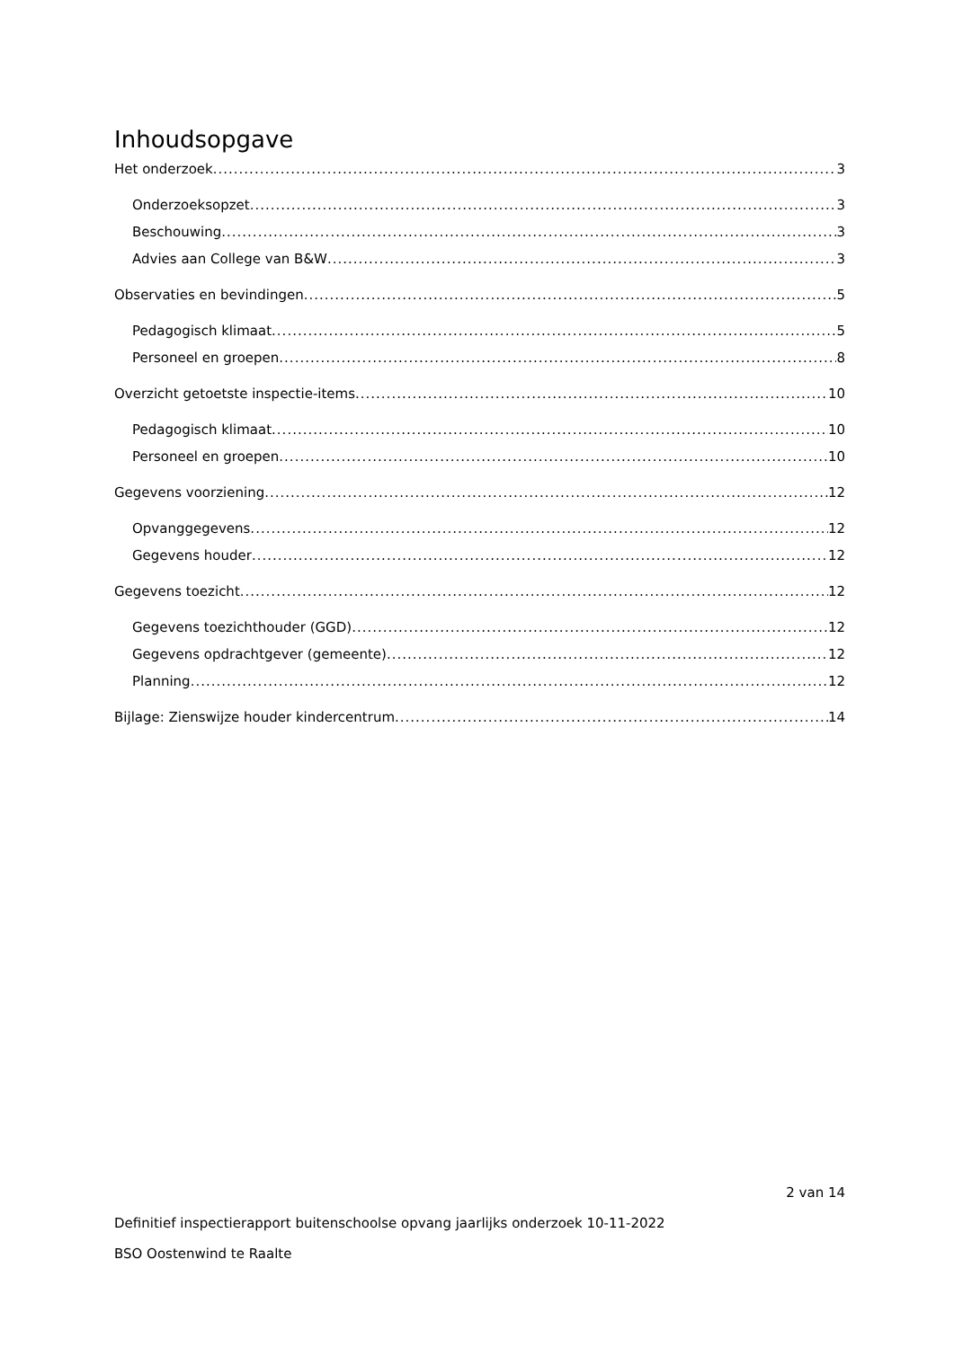Inhoudsopgave
Het onderzoek 3
Onderzoeksopzet 3
Beschouwing 3
Advies aan College van B&W 3
Observaties en bevindingen 5
Pedagogisch klimaat 5
Personeel en groepen 8
Overzicht getoetste inspectie-items 10
Pedagogisch klimaat 10
Personeel en groepen 10
Gegevens voorziening 12
Opvanggegevens 12
Gegevens houder 12
Gegevens toezicht 12
Gegevens toezichthouder (GGD) 12
Gegevens opdrachtgever (gemeente) 12
Planning 12
Bijlage: Zienswijze houder kindercentrum 14
2 van 14
Definitief inspectierapport buitenschoolse opvang jaarlijks onderzoek 10-11-2022
BSO Oostenwind te Raalte